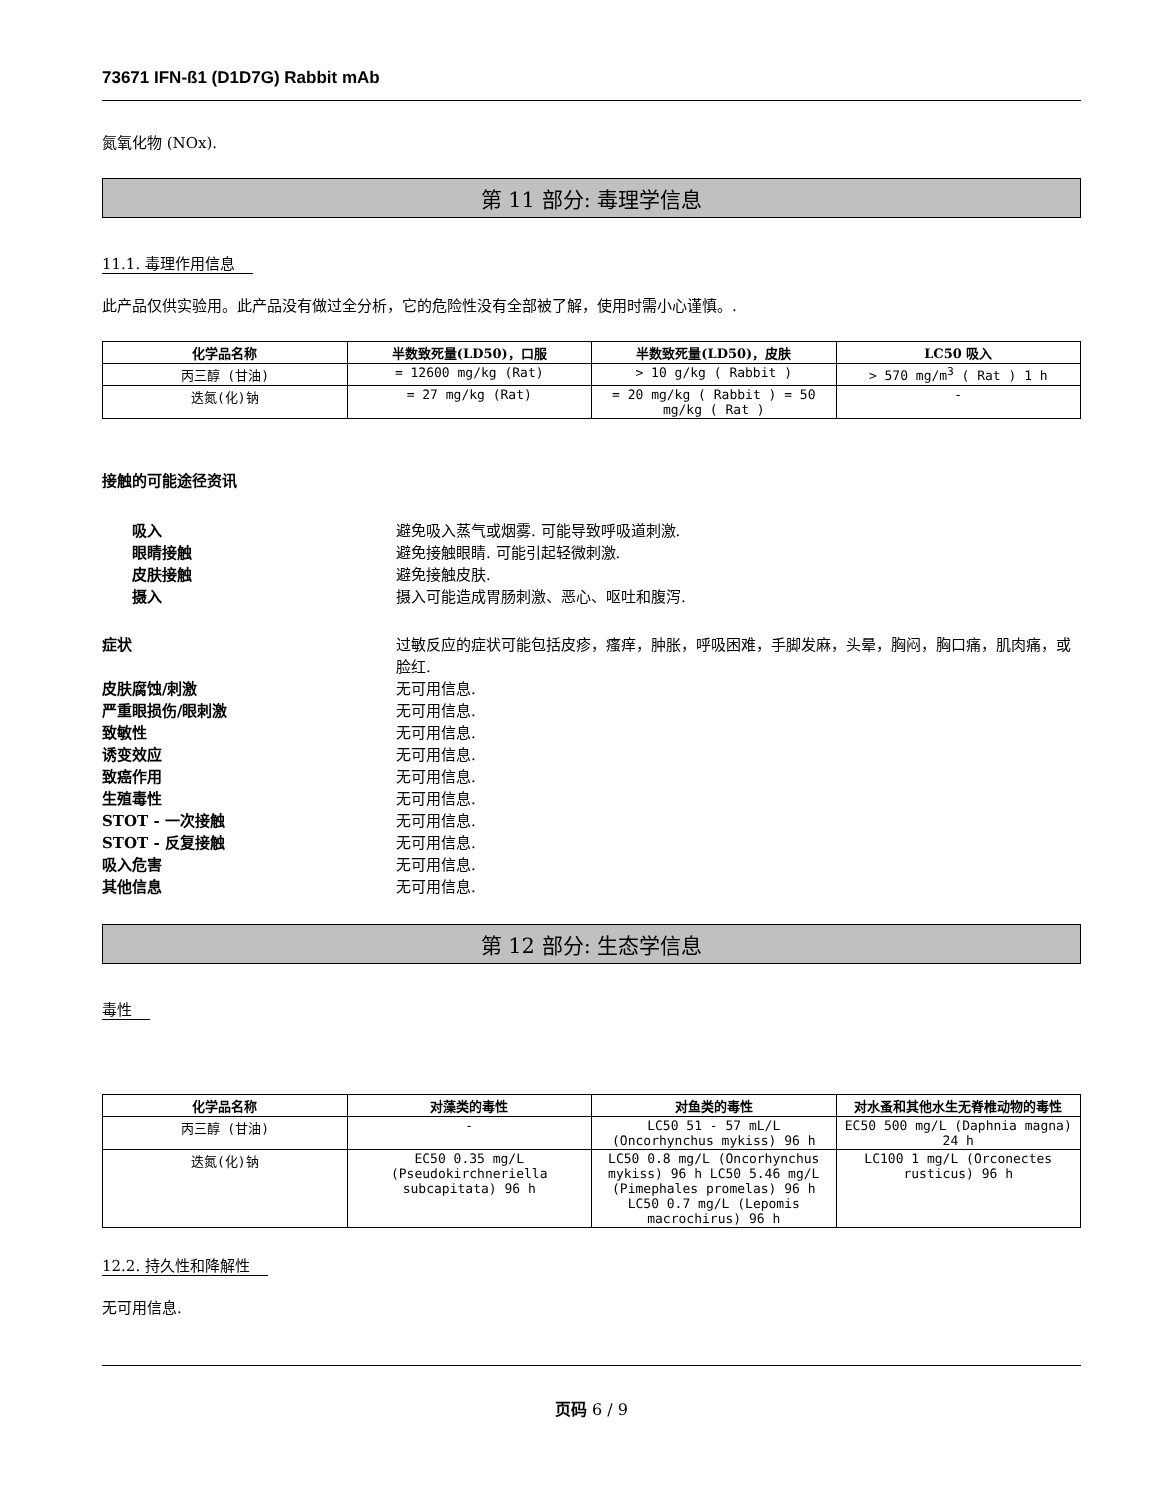73671 IFN-ß1 (D1D7G) Rabbit mAb
氮氧化物 (NOx).
第 11 部分: 毒理学信息
11.1. 毒理作用信息
此产品仅供实验用。此产品没有做过全分析，它的危险性没有全部被了解，使用时需小心谨慎。.
| 化学品名称 | 半数致死量(LD50)，口服 | 半数致死量(LD50)，皮肤 | LC50 吸入 |
| --- | --- | --- | --- |
| 丙三醇 (甘油) | = 12600 mg/kg (Rat) | > 10 g/kg ( Rabbit ) | > 570 mg/m<sup>3</sup> ( Rat ) 1 h |
| 迭氮(化)钠 | = 27 mg/kg (Rat) | = 20 mg/kg ( Rabbit ) = 50 mg/kg ( Rat ) | - |
接触的可能途径资讯
吸入 避免吸入蒸气或烟雾. 可能导致呼吸道刺激.
眼睛接触 避免接触眼睛. 可能引起轻微刺激.
皮肤接触 避免接触皮肤.
摄入 摄入可能造成胃肠刺激、恶心、呕吐和腹泻.
症状 过敏反应的症状可能包括皮疹，瘙痒，肿胀，呼吸困难，手脚发麻，头晕，胸闷，胸口痛，肌肉痛，或脸红.
皮肤腐蚀/刺激 无可用信息.
严重眼损伤/眼刺激 无可用信息.
致敏性 无可用信息.
诱变效应 无可用信息.
致癌作用 无可用信息.
生殖毒性 无可用信息.
STOT - 一次接触 无可用信息.
STOT - 反复接触 无可用信息.
吸入危害 无可用信息.
其他信息 无可用信息.
第 12 部分: 生态学信息
毒性
| 化学品名称 | 对藻类的毒性 | 对鱼类的毒性 | 对水蚤和其他水生无脊椎动物的毒性 |
| --- | --- | --- | --- |
| 丙三醇 (甘油) | - | LC50 51 - 57 mL/L (Oncorhynchus mykiss) 96 h | EC50 500 mg/L (Daphnia magna) 24 h |
| 迭氮(化)钠 | EC50 0.35 mg/L (Pseudokirchneriella subcapitata) 96 h | LC50 0.8 mg/L (Oncorhynchus mykiss) 96 h LC50 5.46 mg/L (Pimephales promelas) 96 h LC50 0.7 mg/L (Lepomis macrochirus) 96 h | LC100 1 mg/L (Orconectes rusticus) 96 h |
12.2. 持久性和降解性
无可用信息.
页码 6 / 9